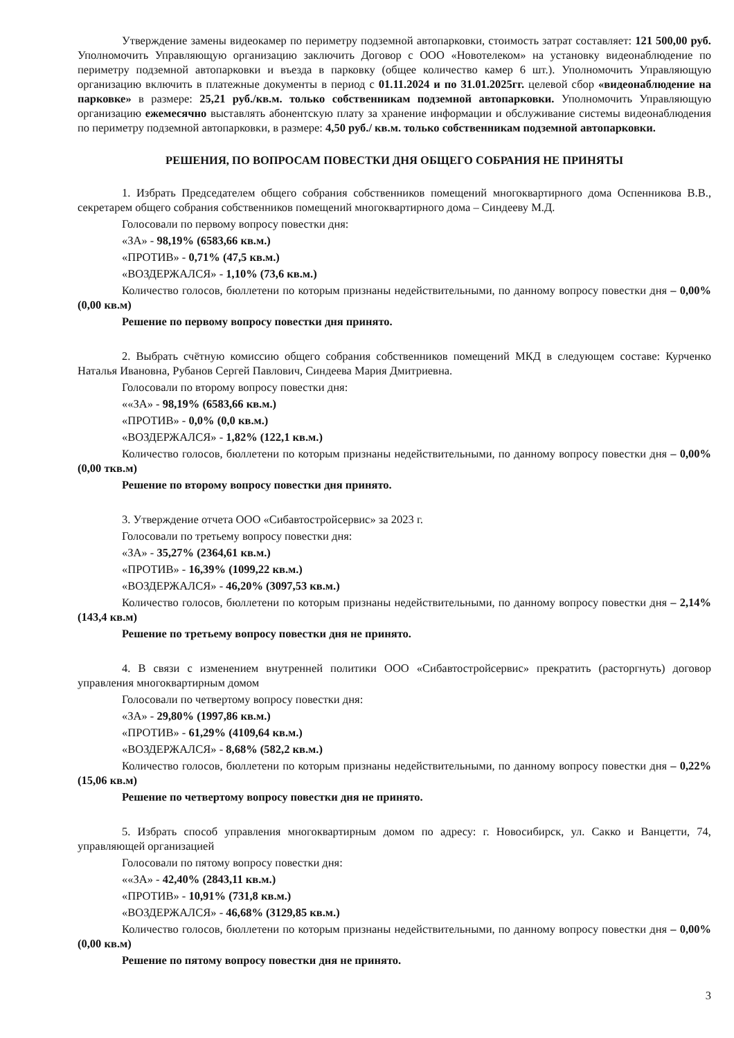Утверждение замены видеокамер по периметру подземной автопарковки, стоимость затрат составляет: 121 500,00 руб. Уполномочить Управляющую организацию заключить Договор с ООО «Новотелеком» на установку видеонаблюдение по периметру подземной автопарковки и въезда в парковку (общее количество камер 6 шт.). Уполномочить Управляющую организацию включить в платежные документы в период с 01.11.2024 и по 31.01.2025гг. целевой сбор «видеонаблюдение на парковке» в размере: 25,21 руб./кв.м. только собственникам подземной автопарковки. Уполномочить Управляющую организацию ежемесячно выставлять абонентскую плату за хранение информации и обслуживание системы видеонаблюдения по периметру подземной автопарковки, в размере: 4,50 руб./ кв.м. только собственникам подземной автопарковки.
РЕШЕНИЯ, ПО ВОПРОСАМ ПОВЕСТКИ ДНЯ ОБЩЕГО СОБРАНИЯ НЕ ПРИНЯТЫ
1. Избрать Председателем общего собрания собственников помещений многоквартирного дома Оспенникова В.В., секретарем общего собрания собственников помещений многоквартирного дома – Синдееву М.Д.
Голосовали по первому вопросу повестки дня:
«ЗА» - 98,19% (6583,66 кв.м.)
«ПРОТИВ» - 0,71% (47,5 кв.м.)
«ВОЗДЕРЖАЛСЯ» - 1,10% (73,6 кв.м.)
Количество голосов, бюллетени по которым признаны недействительными, по данному вопросу повестки дня – 0,00% (0,00 кв.м)
Решение по первому вопросу повестки дня принято.
2. Выбрать счётную комиссию общего собрания собственников помещений МКД в следующем составе: Курченко Наталья Ивановна, Рубанов Сергей Павлович, Синдеева Мария Дмитриевна.
Голосовали по второму вопросу повестки дня:
««ЗА» - 98,19% (6583,66 кв.м.)
«ПРОТИВ» - 0,0% (0,0 кв.м.)
«ВОЗДЕРЖАЛСЯ» - 1,82% (122,1 кв.м.)
Количество голосов, бюллетени по которым признаны недействительными, по данному вопросу повестки дня – 0,00% (0,00 ткв.м)
Решение по второму вопросу повестки дня принято.
3. Утверждение отчета ООО «Сибавтостройсервис» за 2023 г.
Голосовали по третьему вопросу повестки дня:
«ЗА» - 35,27% (2364,61 кв.м.)
«ПРОТИВ» - 16,39% (1099,22 кв.м.)
«ВОЗДЕРЖАЛСЯ» - 46,20% (3097,53 кв.м.)
Количество голосов, бюллетени по которым признаны недействительными, по данному вопросу повестки дня – 2,14% (143,4 кв.м)
Решение по третьему вопросу повестки дня не принято.
4. В связи с изменением внутренней политики ООО «Сибавтостройсервис» прекратить (расторгнуть) договор управления многоквартирным домом
Голосовали по четвертому вопросу повестки дня:
«ЗА» - 29,80% (1997,86 кв.м.)
«ПРОТИВ» - 61,29% (4109,64 кв.м.)
«ВОЗДЕРЖАЛСЯ» - 8,68% (582,2 кв.м.)
Количество голосов, бюллетени по которым признаны недействительными, по данному вопросу повестки дня – 0,22% (15,06 кв.м)
Решение по четвертому вопросу повестки дня не принято.
5. Избрать способ управления многоквартирным домом по адресу: г. Новосибирск, ул. Сакко и Ванцетти, 74, управляющей организацией
Голосовали по пятому вопросу повестки дня:
««ЗА» - 42,40% (2843,11 кв.м.)
«ПРОТИВ» - 10,91% (731,8 кв.м.)
«ВОЗДЕРЖАЛСЯ» - 46,68% (3129,85 кв.м.)
Количество голосов, бюллетени по которым признаны недействительными, по данному вопросу повестки дня – 0,00% (0,00 кв.м)
Решение по пятому вопросу повестки дня не принято.
3